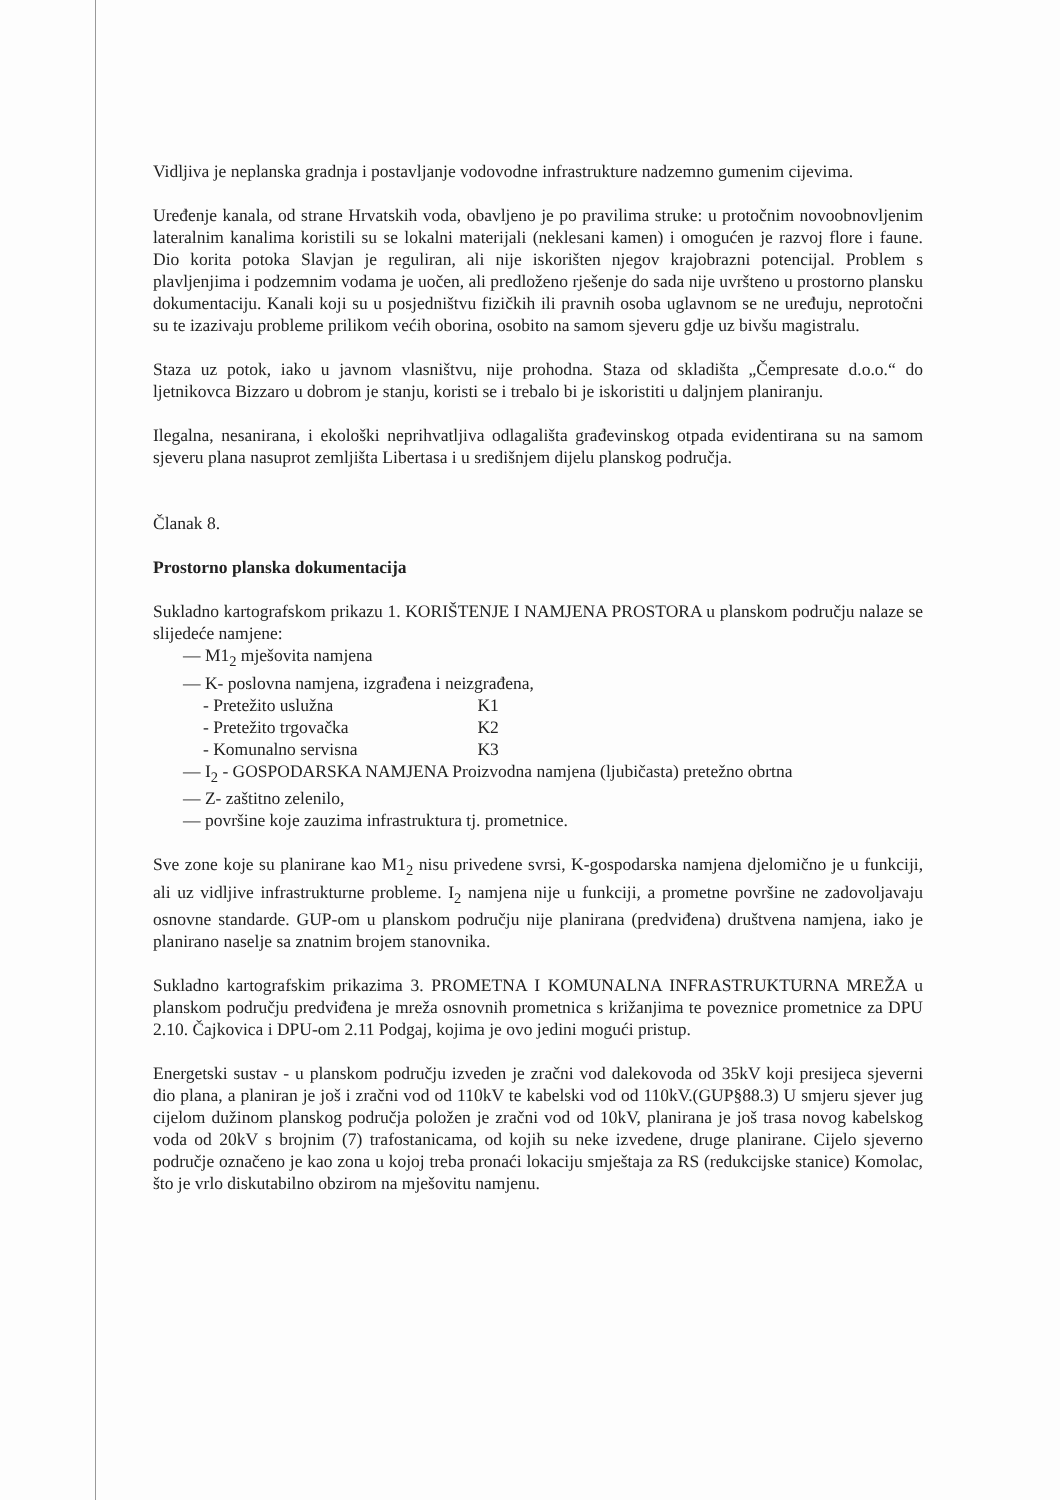Vidljiva je neplanska gradnja i postavljanje vodovodne infrastrukture nadzemno gumenim cijevima.
Uređenje kanala, od strane Hrvatskih voda, obavljeno je po pravilima struke: u protočnim novoobnovljenim lateralnim kanalima koristili su se lokalni materijali (neklesani kamen) i omogućen je razvoj flore i faune. Dio korita potoka Slavjan je reguliran, ali nije iskorišten njegov krajobrazni potencijal. Problem s plavljenjima i podzemnim vodama je uočen, ali predloženo rješenje do sada nije uvršteno u prostorno plansku dokumentaciju. Kanali koji su u posjedništvu fizičkih ili pravnih osoba uglavnom se ne uređuju, neprotočni su te izazivaju probleme prilikom većih oborina, osobito na samom sjeveru gdje uz bivšu magistralu.
Staza uz potok, iako u javnom vlasništvu, nije prohodna. Staza od skladišta „Čempresate d.o.o.“ do ljetnikovca Bizzaro u dobrom je stanju, koristi se i trebalo bi je iskoristiti u daljnjem planiranju.
Ilegalna, nesanirana, i ekološki neprihvatljiva odlagališta građevinskog otpada evidentirana su na samom sjeveru plana nasuprot zemljišta Libertasa i u središnjem dijelu planskog područja.
Članak 8.
Prostorno planska dokumentacija
Sukladno kartografskom prikazu 1. KORIŠTENJE I NAMJENA PROSTORA u planskom području nalaze se slijedeće namjene:
— M1<sub>2</sub> mješovita namjena
— K- poslovna namjena, izgrađena i neizgrađena,
- Pretežito uslužna K1
- Pretežito trgovačka K2
- Komunalno servisna K3
— I<sub>2</sub> - GOSPODARSKA NAMJENA Proizvodna namjena (ljubičasta) pretežno obrtna
— Z- zaštitno zelenilo,
— površine koje zauzima infrastruktura tj. prometnice.
Sve zone koje su planirane kao M1<sub>2</sub> nisu privedene svrsi, K-gospodarska namjena djelomično je u funkciji, ali uz vidljive infrastrukturne probleme. I<sub>2</sub> namjena nije u funkciji, a prometne površine ne zadovoljavaju osnovne standarde. GUP-om u planskom području nije planirana (predviđena) društvena namjena, iako je planirano naselje sa znatnim brojem stanovnika.
Sukladno kartografskim prikazima 3. PROMETNA I KOMUNALNA INFRASTRUKTURNA MREŽA u planskom području predviđena je mreža osnovnih prometnica s križanjima te poveznice prometnice za DPU 2.10. Čajkovica i DPU-om 2.11 Podgaj, kojima je ovo jedini mogući pristup.
Energetski sustav - u planskom području izveden je zračni vod dalekovoda od 35kV koji presijeca sjeverni dio plana, a planiran je još i zračni vod od 110kV te kabelski vod od 110kV.(GUP§88.3) U smjeru sjever jug cijelom dužinom planskog područja položen je zračni vod od 10kV, planirana je još trasa novog kabelskog voda od 20kV s brojnim (7) trafostanicama, od kojih su neke izvedene, druge planirane. Cijelo sjeverno područje označeno je kao zona u kojoj treba pronaći lokaciju smještaja za RS (redukcijske stanice) Komolac, što je vrlo diskutabilno obzirom na mješovitu namjenu.